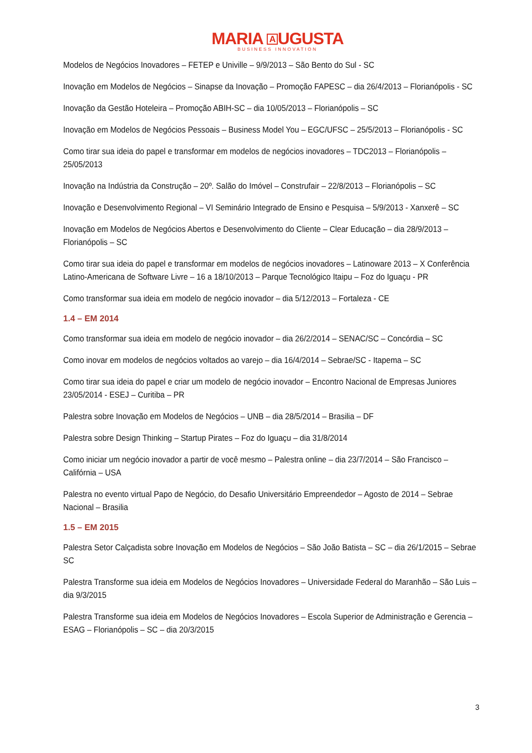MARIA A UGUSTA
BUSINESS INNOVATION
Modelos de Negócios Inovadores – FETEP e Univille – 9/9/2013 – São Bento do Sul - SC
Inovação em Modelos de Negócios – Sinapse da Inovação – Promoção FAPESC – dia 26/4/2013 – Florianópolis - SC
Inovação da Gestão Hoteleira – Promoção ABIH-SC – dia 10/05/2013 – Florianópolis – SC
Inovação em Modelos de Negócios Pessoais – Business Model You – EGC/UFSC – 25/5/2013 – Florianópolis - SC
Como tirar sua ideia do papel e transformar em modelos de negócios inovadores – TDC2013 – Florianópolis – 25/05/2013
Inovação na Indústria da Construção – 20º. Salão do Imóvel – Construfair – 22/8/2013 – Florianópolis – SC
Inovação e Desenvolvimento Regional – VI Seminário Integrado de Ensino e Pesquisa – 5/9/2013 - Xanxerê – SC
Inovação em Modelos de Negócios Abertos e Desenvolvimento do Cliente – Clear Educação – dia 28/9/2013 – Florianópolis – SC
Como tirar sua ideia do papel e transformar em modelos de negócios inovadores – Latinoware 2013 – X Conferência Latino-Americana de Software Livre – 16 a 18/10/2013 – Parque Tecnológico Itaipu – Foz do Iguaçu - PR
Como transformar sua ideia em modelo de negócio inovador – dia 5/12/2013 – Fortaleza - CE
1.4 – EM 2014
Como transformar sua ideia em modelo de negócio inovador – dia 26/2/2014 – SENAC/SC – Concórdia – SC
Como inovar em modelos de negócios voltados ao varejo – dia 16/4/2014 – Sebrae/SC - Itapema – SC
Como tirar sua ideia do papel e criar um modelo de negócio inovador – Encontro Nacional de Empresas Juniores 23/05/2014 - ESEJ – Curitiba – PR
Palestra sobre Inovação em Modelos de Negócios – UNB – dia 28/5/2014 – Brasilia – DF
Palestra sobre Design Thinking – Startup Pirates – Foz do Iguaçu – dia 31/8/2014
Como iniciar um negócio inovador a partir de você mesmo – Palestra online – dia 23/7/2014 – São Francisco – Califórnia – USA
Palestra no evento virtual Papo de Negócio, do Desafio Universitário Empreendedor – Agosto de 2014 – Sebrae Nacional – Brasilia
1.5 – EM 2015
Palestra Setor Calçadista sobre Inovação em Modelos de Negócios – São João Batista – SC – dia 26/1/2015 – Sebrae SC
Palestra Transforme sua ideia em Modelos de Negócios Inovadores – Universidade Federal do Maranhão – São Luis – dia 9/3/2015
Palestra Transforme sua ideia em Modelos de Negócios Inovadores – Escola Superior de Administração e Gerencia – ESAG – Florianópolis – SC – dia 20/3/2015
3